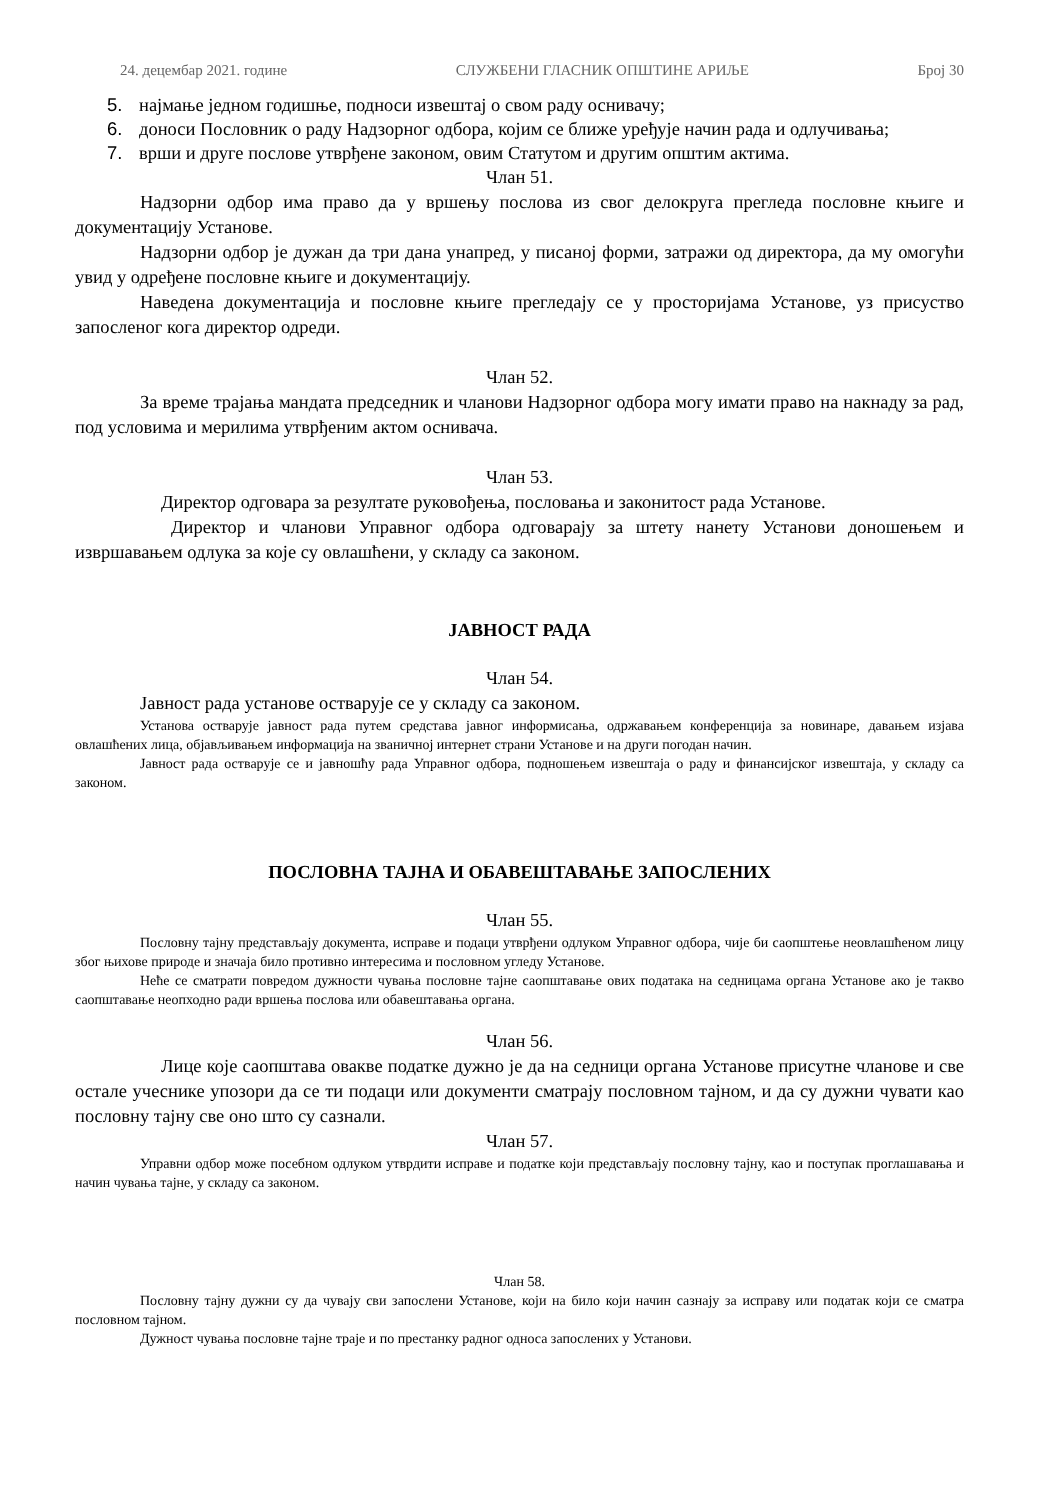24. децембар 2021. године СЛУЖБЕНИ ГЛАСНИК ОПШТИНЕ АРИЉЕ Број 30
5. најмање једном годишње, подноси извештај о свом раду оснивачу;
6. доноси Пословник о раду Надзорног одбора, којим се ближе уређује начин рада и одлучивања;
7. врши и друге послове утврђене законом, овим Статутом и другим општим актима.
Члан 51.
Надзорни одбор има право да у вршењу послова из свог делокруга прегледа пословне књиге и документацију Установе.
Надзорни одбор је дужан да три дана унапред, у писаној форми, затражи од директора, да му омогући увид у одређене пословне књиге и документацију.
Наведена документација и пословне књиге прегледају се у просторијама Установе, уз присуство запосленог кога директор одреди.
Члан 52.
За време трајања мандата председник и чланови Надзорног одбора могу имати право на накнаду за рад, под условима и мерилима утврђеним актом оснивача.
Члан 53.
Директор одговара за резултате руковођења, пословања и законитост рада Установе.
Директор и чланови Управног одбора одговарају за штету нанету Установи доношењем и извршавањем одлука за које су овлашћени, у складу са законом.
ЈАВНОСТ РАДА
Члан 54.
Јавност рада установе остварује се у складу са законом.
Установа остварује јавност рада путем средстава јавног информисања, одржавањем конференција за новинаре, давањем изјава овлашћених лица, објављивањем информација на званичној интернет страни Установе и на други погодан начин.
Јавност рада остварује се и јавношћу рада Управног одбора, подношењем извештаја о раду и финансијског извештаја, у складу са законом.
ПОСЛОВНА ТАЈНА И ОБАВЕШТАВАЊЕ ЗАПОСЛЕНИХ
Члан 55.
Пословну тајну представљају документа, исправе и подаци утврђени одлуком Управног одбора, чије би саопштење неовлашћеном лицу због њихове природе и значаја било противно интересима и пословном угледу Установе.
Неће се сматрати повредом дужности чувања пословне тајне саопштавање ових података на седницама органа Установе ако је такво саопштавање неопходно ради вршења послова или обавештавања органа.
Члан 56.
Лице које саопштава овакве податке дужно је да на седници органа Установе присутне чланове и све остале учеснике упозори да се ти подаци или документи сматрају пословном тајном, и да су дужни чувати као пословну тајну све оно што су сазнали.
Члан 57.
Управни одбор може посебном одлуком утврдити исправе и податке који представљају пословну тајну, као и поступак проглашавања и начин чувања тајне, у складу са законом.
Члан 58.
Пословну тајну дужни су да чувају сви запослени Установе, који на било који начин сазнају за исправу или податак који се сматра пословном тајном.
Дужност чувања пословне тајне траје и по престанку радног односа запослених у Установи.